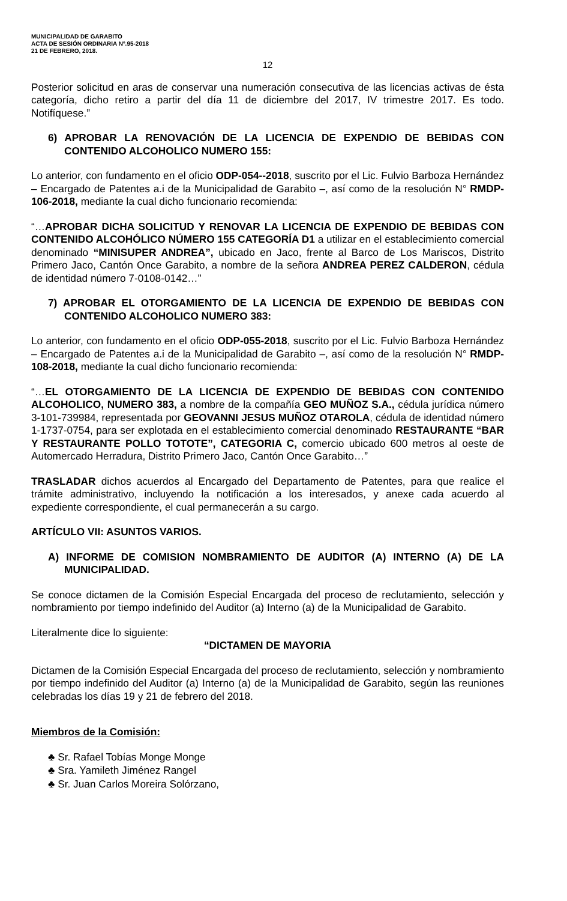MUNICIPALIDAD DE GARABITO
ACTA DE SESIÓN ORDINARIA Nº.95-2018
21 DE FEBRERO, 2018.
12
Posterior solicitud en aras de conservar una numeración consecutiva de las licencias activas de ésta categoría, dicho retiro a partir del día 11 de diciembre del 2017, IV trimestre 2017. Es todo. Notifíquese.”
6) APROBAR LA RENOVACIÓN DE LA LICENCIA DE EXPENDIO DE BEBIDAS CON CONTENIDO ALCOHOLICO NUMERO 155:
Lo anterior, con fundamento en el oficio ODP-054--2018, suscrito por el Lic. Fulvio Barboza Hernández – Encargado de Patentes a.i de la Municipalidad de Garabito –, así como de la resolución N° RMDP-106-2018, mediante la cual dicho funcionario recomienda:
“…APROBAR DICHA SOLICITUD Y RENOVAR LA LICENCIA DE EXPENDIO DE BEBIDAS CON CONTENIDO ALCOHÓLICO NÚMERO 155 CATEGORÍA D1 a utilizar en el establecimiento comercial denominado “MINISUPER ANDREA”, ubicado en Jaco, frente al Barco de Los Mariscos, Distrito Primero Jaco, Cantón Once Garabito, a nombre de la señora ANDREA PEREZ CALDERON, cédula de identidad número 7-0108-0142…”
7) APROBAR EL OTORGAMIENTO DE LA LICENCIA DE EXPENDIO DE BEBIDAS CON CONTENIDO ALCOHOLICO NUMERO 383:
Lo anterior, con fundamento en el oficio ODP-055-2018, suscrito por el Lic. Fulvio Barboza Hernández – Encargado de Patentes a.i de la Municipalidad de Garabito –, así como de la resolución N° RMDP-108-2018, mediante la cual dicho funcionario recomienda:
“…EL OTORGAMIENTO DE LA LICENCIA DE EXPENDIO DE BEBIDAS CON CONTENIDO ALCOHOLICO, NUMERO 383, a nombre de la compañía GEO MUÑOZ S.A., cédula jurídica número 3-101-739984, representada por GEOVANNI JESUS MUÑOZ OTAROLA, cédula de identidad número 1-1737-0754, para ser explotada en el establecimiento comercial denominado RESTAURANTE “BAR Y RESTAURANTE POLLO TOTOTE”, CATEGORIA C, comercio ubicado 600 metros al oeste de Automercado Herradura, Distrito Primero Jaco, Cantón Once Garabito…”
TRASLADAR dichos acuerdos al Encargado del Departamento de Patentes, para que realice el trámite administrativo, incluyendo la notificación a los interesados, y anexe cada acuerdo al expediente correspondiente, el cual permanecerán a su cargo.
ARTÍCULO VII: ASUNTOS VARIOS.
A) INFORME DE COMISION NOMBRAMIENTO DE AUDITOR (A) INTERNO (A) DE LA MUNICIPALIDAD.
Se conoce dictamen de la Comisión Especial Encargada del proceso de reclutamiento, selección y nombramiento por tiempo indefinido del Auditor (a) Interno (a) de la Municipalidad de Garabito.
Literalmente dice lo siguiente:
“DICTAMEN DE MAYORIA
Dictamen de la Comisión Especial Encargada del proceso de reclutamiento, selección y nombramiento por tiempo indefinido del Auditor (a) Interno (a) de la Municipalidad de Garabito, según las reuniones celebradas los días 19 y 21 de febrero del 2018.
Miembros de la Comisión:
♣ Sr. Rafael Tobías Monge Monge
♣ Sra. Yamileth Jiménez Rangel
♣ Sr. Juan Carlos Moreira Solórzano,